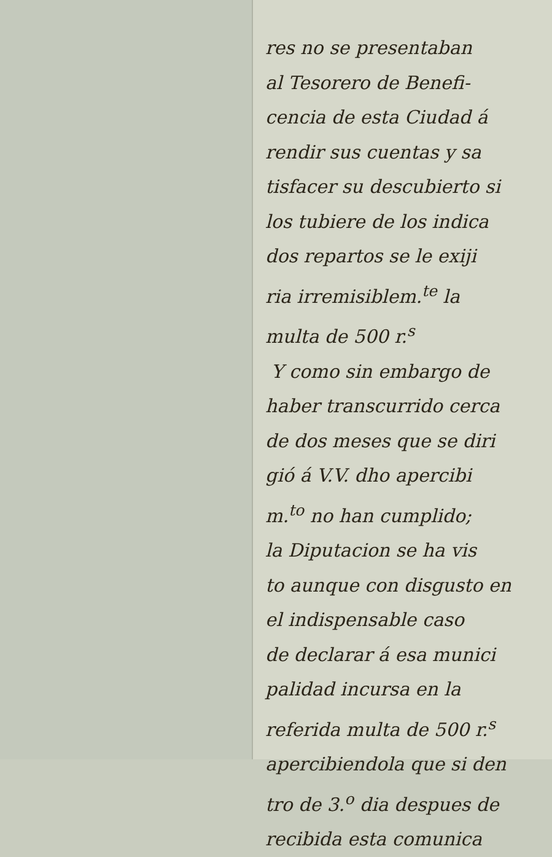res no se presentaban
al Tesorero de Benefi-
cencia de esta Ciudad á
rendir sus cuentas y sa
tisfacer su descubierto si
los tubiere de los indica
dos repartos se le exiji
ria irremisiblem.<sup>te</sup> la
multa de 500 r.<sup>s</sup>
Y como sin embargo de
haber transcurrido cerca
de dos meses que se diri
gió á V.V. dho apercibi
m.<sup>to</sup> no han cumplido;
la Diputacion se ha vis
to aunque con disgusto en
el indispensable caso
de declarar á esa munici
palidad incursa en la
referida multa de 500 r.<sup>s</sup>
apercibiendola que si den
tro de 3.<sup>o</sup> dia despues de
recibida esta comunica